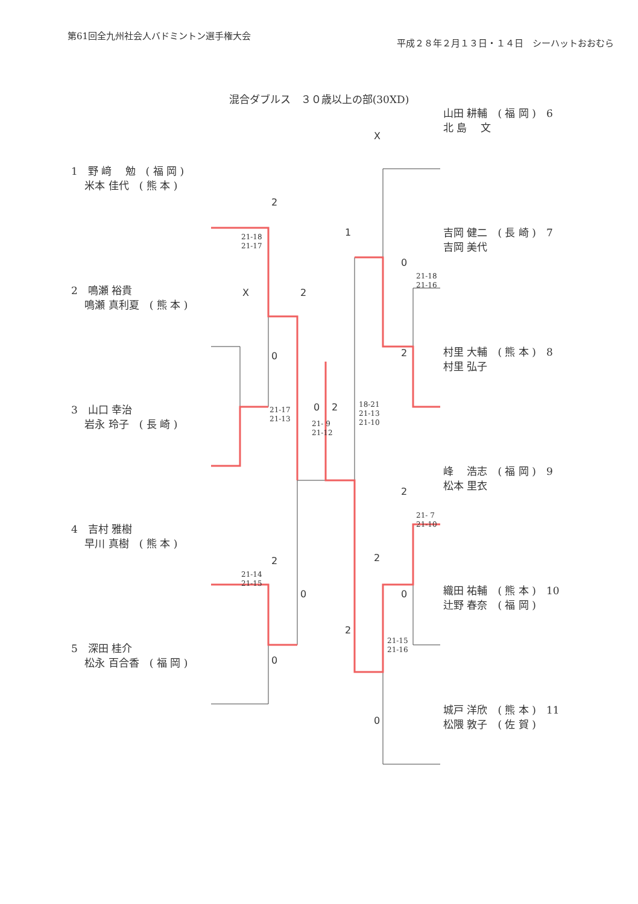第61回全九州社会人バドミントン選手権大会
平成２８年２月１３日・１４日　シーハットおおむら
混合ダブルス　３０歳以上の部(30XD)
1　野 﨑　 勉　( 福 岡 )
　 米本 佳代　( 熊 本 )
2　鳴瀬 裕貴
　 鳴瀬 真利夏　( 熊 本 )
3　山口 幸治
　 岩永 玲子　( 長 崎 )
4　吉村 雅樹
　 早川 真樹　( 熊 本 )
5　深田 桂介
　 松永 百合香　( 福 岡 )
山田 耕輔　( 福 岡 )　6
北 島　 文
吉岡 健二　( 長 崎 )　7
吉岡 美代
村里 大輔　( 熊 本 )　8
村里 弘子
峰　 浩志　( 福 岡 )　9
松本 里衣
織田 祐輔　( 熊 本 )　10
辻野 春奈　( 福 岡 )
城戸 洋欣　( 熊 本 )　11
松隈 敦子　( 佐 賀 )
21-18
21-17
21-17
21-13
21- 9
21-12
18-21
21-13
21-10
21-18
21-16
21- 7
21-10
21-14
21-15
21-15
21-16
2
X
0
2
0 2
2
0
0
X
1
0
2
2
2
0
2
0